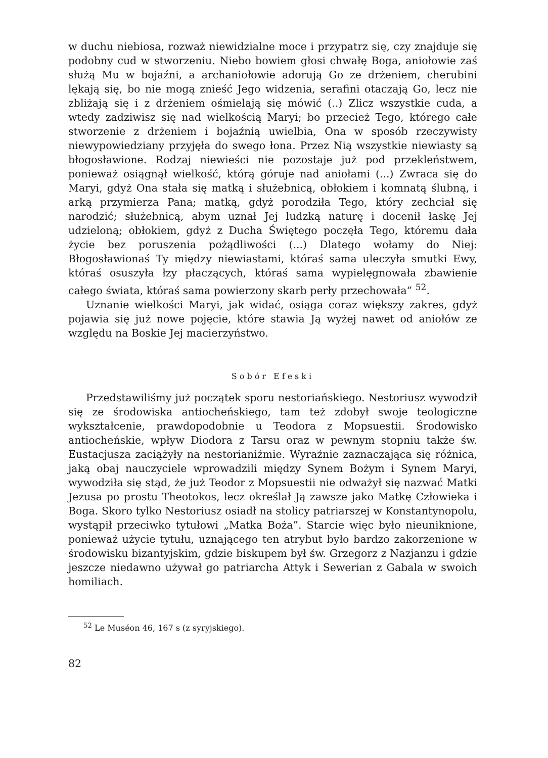w duchu niebiosa, rozważ niewidzialne moce i przypatrz się, czy znajduje się podobny cud w stworzeniu. Niebo bowiem głosi chwałę Boga, aniołowie zaś służą Mu w bojaźni, a archaniołowie adorują Go ze drżeniem, cherubini lękają się, bo nie mogą znieść Jego widzenia, serafini otaczają Go, lecz nie zbliżają się i z drżeniem ośmielają się mówić (..) Zlicz wszystkie cuda, a wtedy zadziwisz się nad wielkością Maryi; bo przecież Tego, którego całe stworzenie z drżeniem i bojaźnią uwielbia, Ona w sposób rzeczywisty niewypowiedziany przyjęła do swego łona. Przez Nią wszystkie niewiasty są błogosławione. Rodzaj niewieści nie pozostaje już pod przekleństwem, ponieważ osiągnął wielkość, którą góruje nad aniołami (...) Zwraca się do Maryi, gdyż Ona stała się matką i służebnicą, obłokiem i komnatą ślubną, i arką przymierza Pana; matką, gdyż porodziła Tego, który zechciał się narodzić; służebnicą, abym uznał Jej ludzką naturę i docenił łaskę Jej udzieloną; obłokiem, gdyż z Ducha Świętego poczęła Tego, któremu dała życie bez poruszenia pożądliwości (...) Dlatego wołamy do Niej: Błogosławionaś Ty między niewiastami, któraś sama uleczyła smutki Ewy, któraś osuszyła łzy płaczących, któraś sama wypielęgnowała zbawienie całego świata, któraś sama powierzony skarb perły przechowała” <sup>52</sup>.
Uznanie wielkości Maryi, jak widać, osiąga coraz większy zakres, gdyż pojawia się już nowe pojęcie, które stawia Ją wyżej nawet od aniołów ze względu na Boskie Jej macierzyństwo.
Sobór Efeski
Przedstawiliśmy już początek sporu nestoriańskiego. Nestoriusz wywodził się ze środowiska antiocheńskiego, tam też zdobył swoje teologiczne wykształcenie, prawdopodobnie u Teodora z Mopsuestii. Środowisko antiocheńskie, wpływ Diodora z Tarsu oraz w pewnym stopniu także św. Eustacjusza zaciążyły na nestorianiźmie. Wyraźnie zaznaczająca się różnica, jaką obaj nauczyciele wprowadzili między Synem Bożym i Synem Maryi, wywodziła się stąd, że już Teodor z Mopsuestii nie odważył się nazwać Matki Jezusa po prostu Theotokos, lecz określał Ją zawsze jako Matkę Człowieka i Boga. Skoro tylko Nestoriusz osiadł na stolicy patriarszej w Konstantynopolu, wystąpił przeciwko tytułowi „Matka Boża”. Starcie więc było nieuniknione, ponieważ użycie tytułu, uznającego ten atrybut było bardzo zakorzenione w środowisku bizantyjskim, gdzie biskupem był św. Grzegorz z Nazjanzu i gdzie jeszcze niedawno używał go patriarcha Attyk i Sewerian z Gabala w swoich homiliach.
<sup>52</sup> Le Muséon 46, 167 s (z syryjskiego).
82